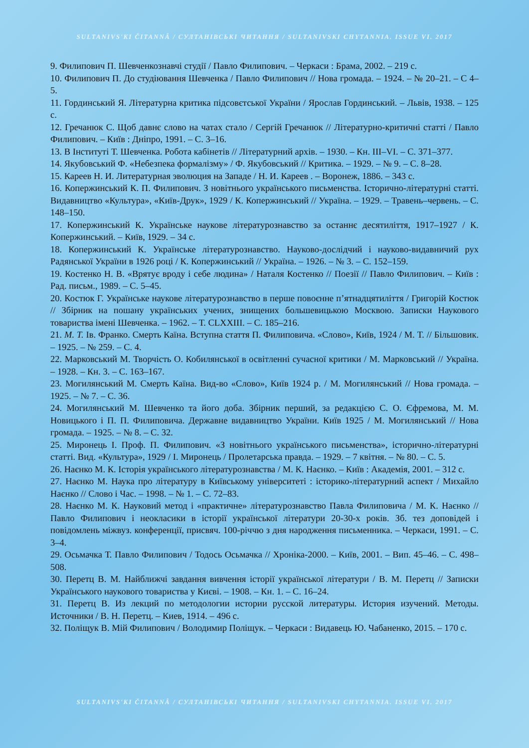SULTANIVS'KI ČITANNÂ / СУЛТАНІВСЬКІ ЧИТАННЯ / SULTANIVSKI CHYTANNIA. ISSUE VI. 2017
9. Филипович П. Шевченкознавчі студії / Павло Филипович. – Черкаси : Брама, 2002. – 219 с.
10. Филипович П. До студіювання Шевченка / Павло Филипович // Нова громада. – 1924. – № 20–21. – С 4–5.
11. Гординський Я. Літературна критика підсовєтської України / Ярослав Гординський. – Львів, 1938. – 125 с.
12. Гречанюк С. Щоб давнє слово на чатах стало / Сергій Гречанюк // Літературно-критичні статті / Павло Филипович. – Київ : Дніпро, 1991. – С. 3–16.
13. В Інституті Т. Шевченка. Робота кабінетів // Літературний архів. – 1930. – Кн. III–VI. – С. 371–377.
14. Якубовський Ф. «Небезпека формалізму» / Ф. Якубовський // Критика. – 1929. – № 9. – С. 8–28.
15. Кареев Н. И. Литературная эволюция на Западе / Н. И. Кареев . – Воронеж, 1886. – 343 с.
16. Копержинський К. П. Филипович. З новітнього українського письменства. Історично-літературні статті. Видавництво «Культура», «Київ-Друк», 1929 / К. Копержинський // Україна. – 1929. – Травень–червень. – С. 148–150.
17. Копержинський К. Українське наукове літературознавство за останнє десятиліття, 1917–1927 / К. Копержинський. – Київ, 1929. – 34 с.
18. Копержинський К. Українське літературознавство. Науково-дослідчий і науково-видавничий рух Радянської України в 1926 році / К. Копержинський // Україна. – 1926. – № 3. – С. 152–159.
19. Костенко Н. В. «Врятує вроду і себе людина» / Наталя Костенко // Поезії // Павло Филипович. – Київ : Рад. письм., 1989. – С. 5–45.
20. Костюк Г. Українське наукове літературознавство в перше повоєнне п’ятнадцятиліття / Григорій Костюк // Збірник на пошану українських учених, знищених большевицькою Москвою. Записки Наукового товариства імені Шевченка. – 1962. – Т. CLXXIII. – С. 185–216.
21. М. Т. Ів. Франко. Смерть Каїна. Вступна стаття П. Филиповича. «Слово», Київ, 1924 / М. Т. // Більшовик. – 1925. – № 259. – С. 4.
22. Марковський М. Творчість О. Кобилянської в освітленні сучасної критики / М. Марковський // Україна. – 1928. – Кн. 3. – С. 163–167.
23. Могилянський М. Смерть Каїна. Вид-во «Слово», Київ 1924 р. / М. Могилянський // Нова громада. – 1925. – № 7. – С. 36.
24. Могилянський М. Шевченко та його доба. Збірник перший, за редакцією С. О. Єфремова, М. М. Новицького і П. П. Филиповича. Державне видавництво України. Київ 1925 / М. Могилянський // Нова громада. – 1925. – № 8. – С. 32.
25. Миронець І. Проф. П. Филипович. «З новітнього українського письменства», історично-літературні статті. Вид. «Культура», 1929 / І. Миронець / Пролетарська правда. – 1929. – 7 квітня. – № 80. – С. 5.
26. Наєнко М. К. Історія українського літературознавства / М. К. Наєнко. – Київ : Академія, 2001. – 312 с.
27. Наєнко М. Наука про літературу в Київському університеті : історико-літературний аспект / Михайло Наєнко // Слово і Час. – 1998. – № 1. – С. 72–83.
28. Наєнко М. К. Науковий метод і «практичне» літературознавство Павла Филиповича / М. К. Наєнко // Павло Филипович і неокласики в історії української літератури 20-30-х років. Зб. тез доповідей і повідомлень міжвуз. конференції, присвяч. 100-річчю з дня народження письменника. – Черкаси, 1991. – С. 3–4.
29. Осьмачка Т. Павло Филипович / Тодось Осьмачка // Хроніка-2000. – Київ, 2001. – Вип. 45–46. – С. 498–508.
30. Перетц В. М. Найближчі завдання вивчення історії української літератури / В. М. Перетц // Записки Українського наукового товариства у Києві. – 1908. – Кн. 1. – С. 16–24.
31. Перетц В. Из лекций по методологии истории русской литературы. История изучений. Методы. Источники / В. Н. Перетц. – Киев, 1914. – 496 с.
32. Поліщук В. Мій Филипович / Володимир Поліщук. – Черкаси : Видавець Ю. Чабаненко, 2015. – 170 с.
SULTANIVS'KI ČITANNÂ / СУЛТАНІВСЬКІ ЧИТАННЯ / SULTANIVSKI CHYTANNIA. ISSUE VI. 2017